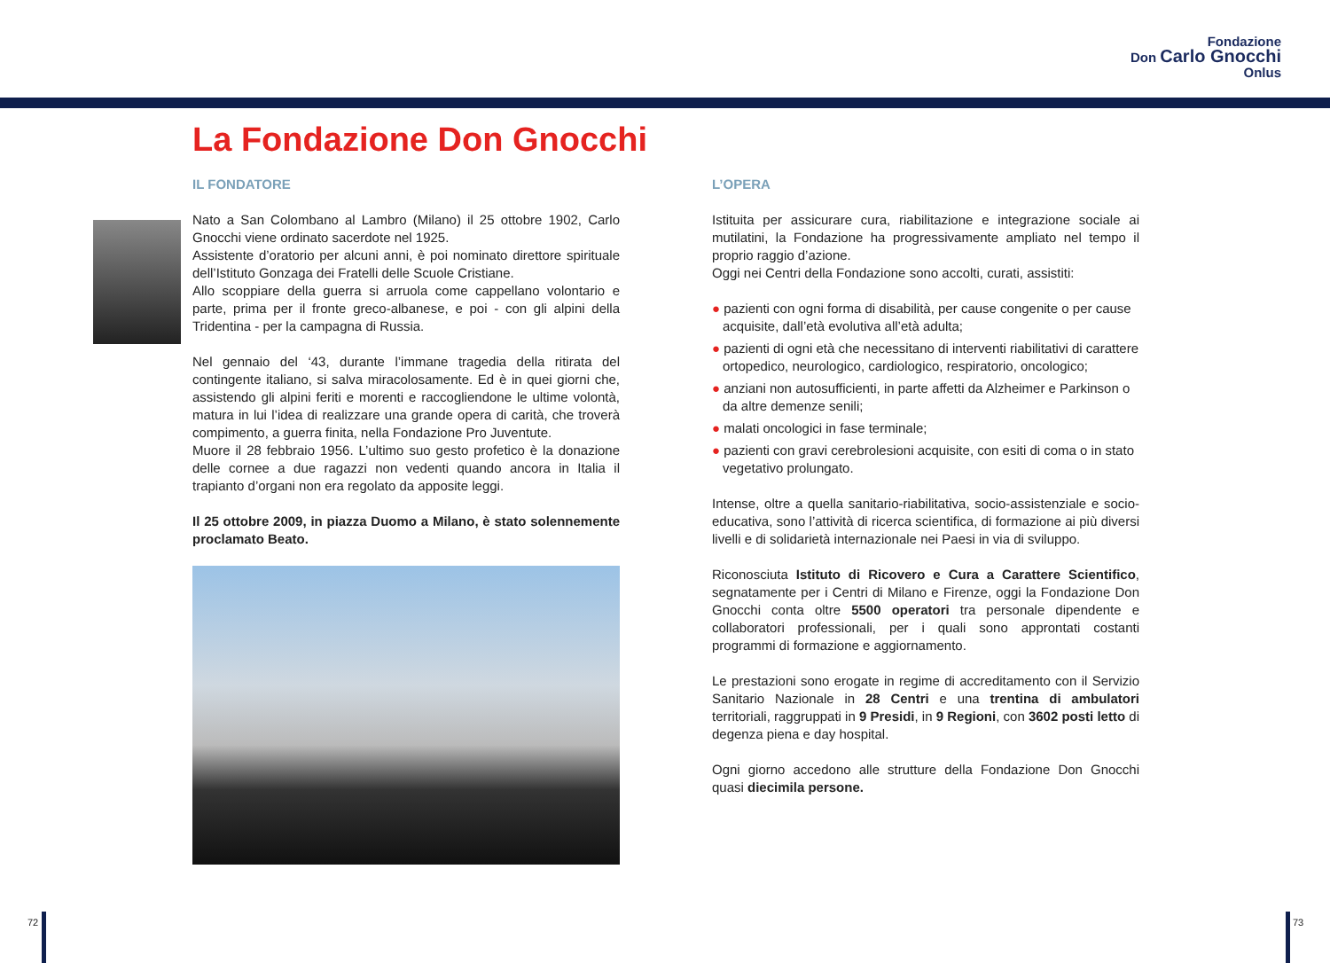Fondazione
Don Carlo Gnocchi
Onlus
La Fondazione Don Gnocchi
IL FONDATORE
Nato a San Colombano al Lambro (Milano) il 25 ottobre 1902, Carlo Gnocchi viene ordinato sacerdote nel 1925.
Assistente d’oratorio per alcuni anni, è poi nominato direttore spirituale dell’Istituto Gonzaga dei Fratelli delle Scuole Cristiane.
Allo scoppiare della guerra si arruola come cappellano volontario e parte, prima per il fronte greco-albanese, e poi - con gli alpini della Tridentina - per la campagna di Russia.
Nel gennaio del ‘43, durante l’immane tragedia della ritirata del contingente italiano, si salva miracolosamente. Ed è in quei giorni che, assistendo gli alpini feriti e morenti e raccogliendone le ultime volontà, matura in lui l’idea di realizzare una grande opera di carità, che troverà compimento, a guerra finita, nella Fondazione Pro Juventute.
Muore il 28 febbraio 1956. L’ultimo suo gesto profetico è la donazione delle cornee a due ragazzi non vedenti quando ancora in Italia il trapianto d’organi non era regolato da apposite leggi.
Il 25 ottobre 2009, in piazza Duomo a Milano, è stato solennemente proclamato Beato.
L’OPERA
Istituita per assicurare cura, riabilitazione e integrazione sociale ai mutilatini, la Fondazione ha progressivamente ampliato nel tempo il proprio raggio d’azione.
Oggi nei Centri della Fondazione sono accolti, curati, assistiti:
● pazienti con ogni forma di disabilità, per cause congenite o per cause acquisite, dall’età evolutiva all’età adulta;
● pazienti di ogni età che necessitano di interventi riabilitativi di carattere ortopedico, neurologico, cardiologico, respiratorio, oncologico;
● anziani non autosufficienti, in parte affetti da Alzheimer e Parkinson o da altre demenze senili;
● malati oncologici in fase terminale;
● pazienti con gravi cerebrolesioni acquisite, con esiti di coma o in stato vegetativo prolungato.
Intense, oltre a quella sanitario-riabilitativa, socio-assistenziale e socio-educativa, sono l’attività di ricerca scientifica, di formazione ai più diversi livelli e di solidarietà internazionale nei Paesi in via di sviluppo.
Riconosciuta Istituto di Ricovero e Cura a Carattere Scientifico, segnatamente per i Centri di Milano e Firenze, oggi la Fondazione Don Gnocchi conta oltre 5500 operatori tra personale dipendente e collaboratori professionali, per i quali sono approntati costanti programmi di formazione e aggiornamento.
Le prestazioni sono erogate in regime di accreditamento con il Servizio Sanitario Nazionale in 28 Centri e una trentina di ambulatori territoriali, raggruppati in 9 Presidi, in 9 Regioni, con 3602 posti letto di degenza piena e day hospital.
Ogni giorno accedono alle strutture della Fondazione Don Gnocchi quasi diecimila persone.
72 73